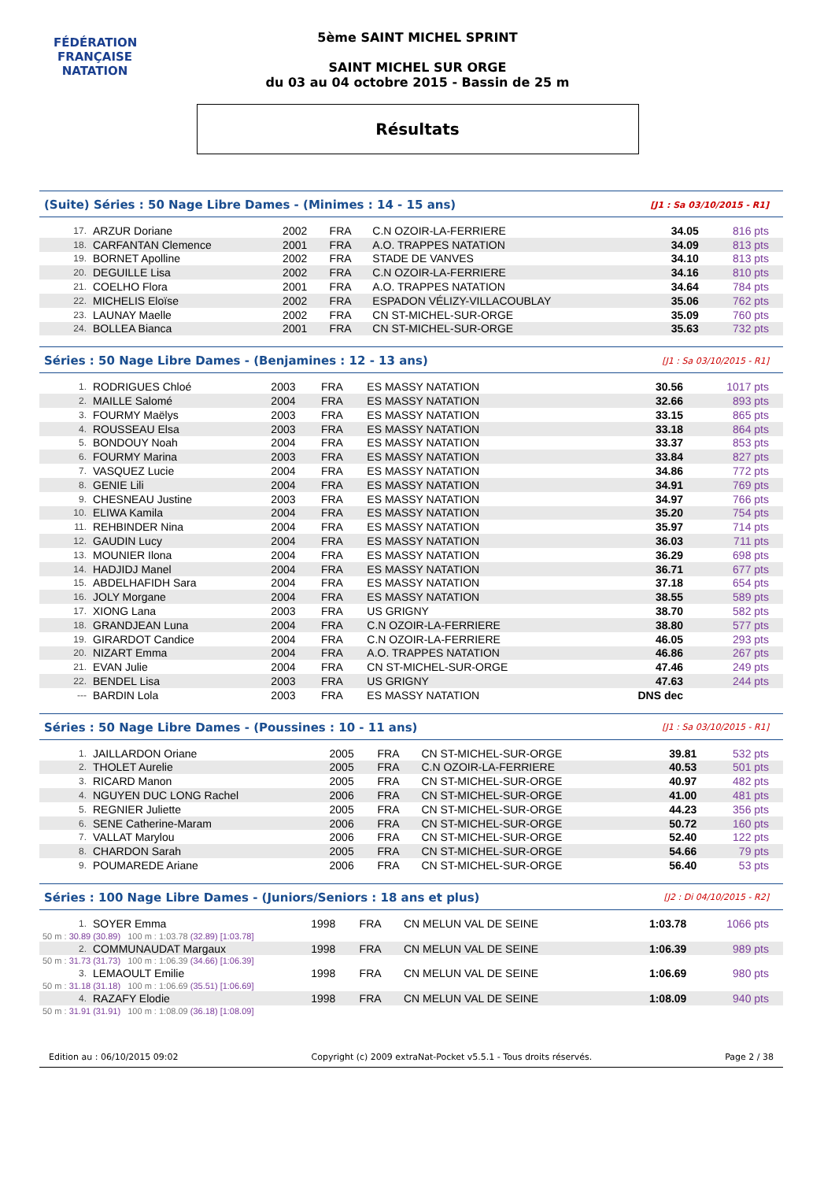FÉDÉRATION FRANÇAISE
NATATION
5ème SAINT MICHEL SPRINT
SAINT MICHEL SUR ORGE
du 03 au 04 octobre 2015 - Bassin de 25 m
Résultats
(Suite) Séries : 50 Nage Libre Dames - (Minimes : 14 - 15 ans) [J1 : Sa 03/10/2015 - R1]
| 17. | ARZUR Doriane | 2002 | FRA | C.N OZOIR-LA-FERRIERE | 34.05 | 816 pts |
| 18. | CARFANTAN Clemence | 2001 | FRA | A.O. TRAPPES NATATION | 34.09 | 813 pts |
| 19. | BORNET Apolline | 2002 | FRA | STADE DE VANVES | 34.10 | 813 pts |
| 20. | DEGUILLE Lisa | 2002 | FRA | C.N OZOIR-LA-FERRIERE | 34.16 | 810 pts |
| 21. | COELHO Flora | 2001 | FRA | A.O. TRAPPES NATATION | 34.64 | 784 pts |
| 22. | MICHELIS Eloïse | 2002 | FRA | ESPADON VÉLIZY-VILLACOUBLAY | 35.06 | 762 pts |
| 23. | LAUNAY Maelle | 2002 | FRA | CN ST-MICHEL-SUR-ORGE | 35.09 | 760 pts |
| 24. | BOLLEA Bianca | 2001 | FRA | CN ST-MICHEL-SUR-ORGE | 35.63 | 732 pts |
Séries : 50 Nage Libre Dames - (Benjamines : 12 - 13 ans) [J1 : Sa 03/10/2015 - R1]
| 1. | RODRIGUES Chloé | 2003 | FRA | ES MASSY NATATION | 30.56 | 1017 pts |
| 2. | MAILLE Salomé | 2004 | FRA | ES MASSY NATATION | 32.66 | 893 pts |
| 3. | FOURMY Maëlys | 2003 | FRA | ES MASSY NATATION | 33.15 | 865 pts |
| 4. | ROUSSEAU Elsa | 2003 | FRA | ES MASSY NATATION | 33.18 | 864 pts |
| 5. | BONDOUY Noah | 2004 | FRA | ES MASSY NATATION | 33.37 | 853 pts |
| 6. | FOURMY Marina | 2003 | FRA | ES MASSY NATATION | 33.84 | 827 pts |
| 7. | VASQUEZ Lucie | 2004 | FRA | ES MASSY NATATION | 34.86 | 772 pts |
| 8. | GENIE Lili | 2004 | FRA | ES MASSY NATATION | 34.91 | 769 pts |
| 9. | CHESNEAU Justine | 2003 | FRA | ES MASSY NATATION | 34.97 | 766 pts |
| 10. | ELIWA Kamila | 2004 | FRA | ES MASSY NATATION | 35.20 | 754 pts |
| 11. | REHBINDER Nina | 2004 | FRA | ES MASSY NATATION | 35.97 | 714 pts |
| 12. | GAUDIN Lucy | 2004 | FRA | ES MASSY NATATION | 36.03 | 711 pts |
| 13. | MOUNIER Ilona | 2004 | FRA | ES MASSY NATATION | 36.29 | 698 pts |
| 14. | HADJIDJ Manel | 2004 | FRA | ES MASSY NATATION | 36.71 | 677 pts |
| 15. | ABDELHAFIDH Sara | 2004 | FRA | ES MASSY NATATION | 37.18 | 654 pts |
| 16. | JOLY Morgane | 2004 | FRA | ES MASSY NATATION | 38.55 | 589 pts |
| 17. | XIONG Lana | 2003 | FRA | US GRIGNY | 38.70 | 582 pts |
| 18. | GRANDJEAN Luna | 2004 | FRA | C.N OZOIR-LA-FERRIERE | 38.80 | 577 pts |
| 19. | GIRARDOT Candice | 2004 | FRA | C.N OZOIR-LA-FERRIERE | 46.05 | 293 pts |
| 20. | NIZART Emma | 2004 | FRA | A.O. TRAPPES NATATION | 46.86 | 267 pts |
| 21. | EVAN Julie | 2004 | FRA | CN ST-MICHEL-SUR-ORGE | 47.46 | 249 pts |
| 22. | BENDEL Lisa | 2003 | FRA | US GRIGNY | 47.63 | 244 pts |
| --- | BARDIN Lola | 2003 | FRA | ES MASSY NATATION | DNS dec | |
Séries : 50 Nage Libre Dames - (Poussines : 10 - 11 ans) [J1 : Sa 03/10/2015 - R1]
| 1. | JAILLARDON Oriane | 2005 | FRA | CN ST-MICHEL-SUR-ORGE | 39.81 | 532 pts |
| 2. | THOLET Aurelie | 2005 | FRA | C.N OZOIR-LA-FERRIERE | 40.53 | 501 pts |
| 3. | RICARD Manon | 2005 | FRA | CN ST-MICHEL-SUR-ORGE | 40.97 | 482 pts |
| 4. | NGUYEN DUC LONG Rachel | 2006 | FRA | CN ST-MICHEL-SUR-ORGE | 41.00 | 481 pts |
| 5. | REGNIER Juliette | 2005 | FRA | CN ST-MICHEL-SUR-ORGE | 44.23 | 356 pts |
| 6. | SENE Catherine-Maram | 2006 | FRA | CN ST-MICHEL-SUR-ORGE | 50.72 | 160 pts |
| 7. | VALLAT Marylou | 2006 | FRA | CN ST-MICHEL-SUR-ORGE | 52.40 | 122 pts |
| 8. | CHARDON Sarah | 2005 | FRA | CN ST-MICHEL-SUR-ORGE | 54.66 | 79 pts |
| 9. | POUMAREDE Ariane | 2006 | FRA | CN ST-MICHEL-SUR-ORGE | 56.40 | 53 pts |
Séries : 100 Nage Libre Dames - (Juniors/Seniors : 18 ans et plus) [J2 : Di 04/10/2015 - R2]
| 1. | SOYER Emma | 1998 | FRA | CN MELUN VAL DE SEINE | 1:03.78 | 1066 pts |
| 50 m : 30.89 (30.89) 100 m : 1:03.78 (32.89) [1:03.78] | | | | | | |
| 2. | COMMUNAUDAT Margaux | 1998 | FRA | CN MELUN VAL DE SEINE | 1:06.39 | 989 pts |
| 50 m : 31.73 (31.73) 100 m : 1:06.39 (34.66) [1:06.39] | | | | | | |
| 3. | LEMAOULT Emilie | 1998 | FRA | CN MELUN VAL DE SEINE | 1:06.69 | 980 pts |
| 50 m : 31.18 (31.18) 100 m : 1:06.69 (35.51) [1:06.69] | | | | | | |
| 4. | RAZAFY Elodie | 1998 | FRA | CN MELUN VAL DE SEINE | 1:08.09 | 940 pts |
| 50 m : 31.91 (31.91) 100 m : 1:08.09 (36.18) [1:08.09] | | | | | | |
Edition au : 06/10/2015 09:02 Copyright (c) 2009 extraNat-Pocket v5.5.1 - Tous droits réservés. Page 2 / 38